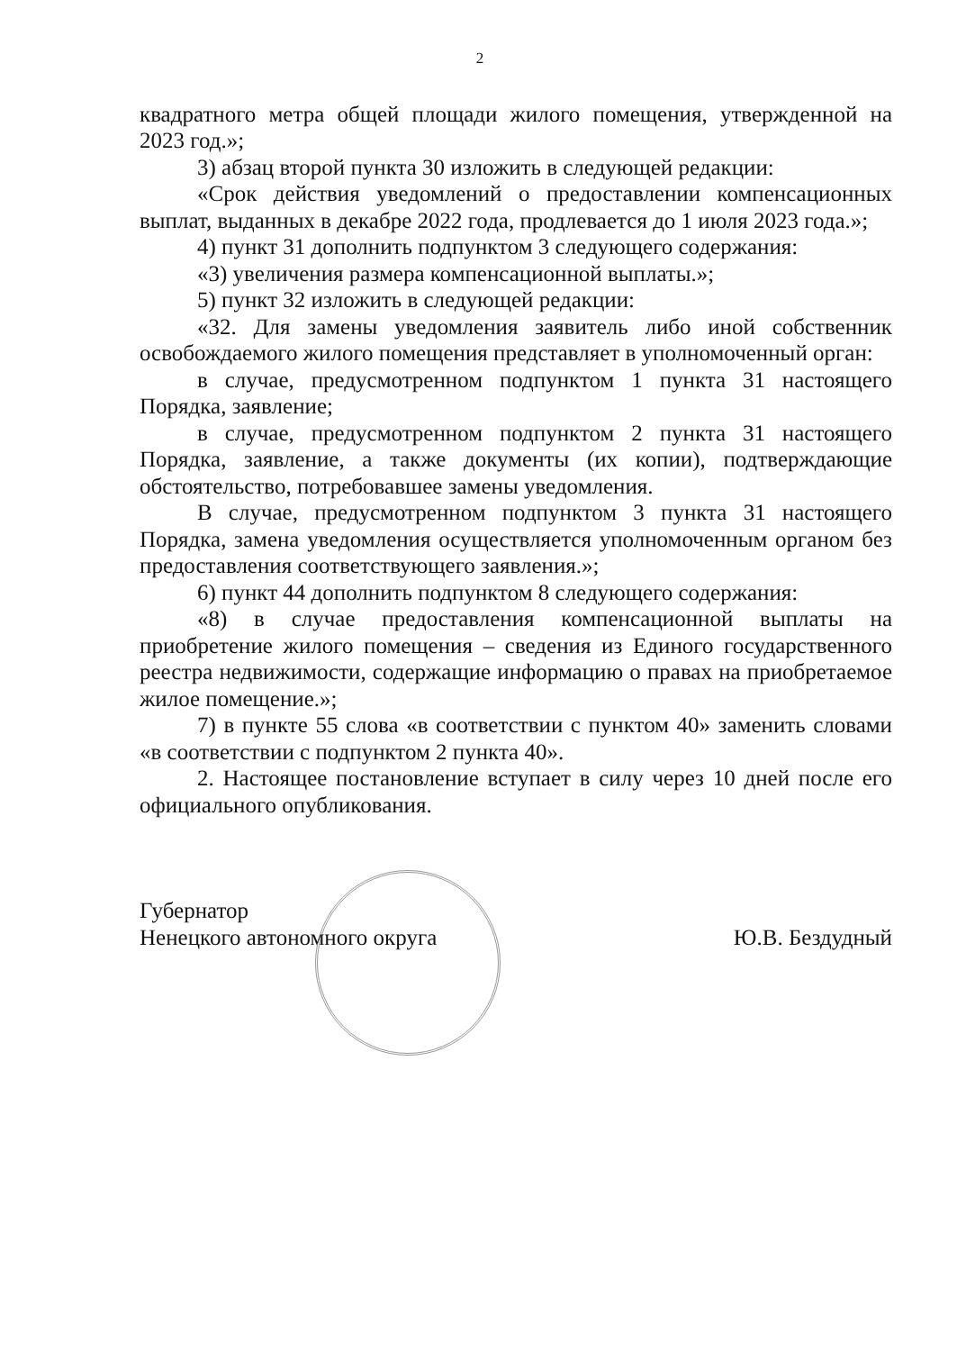2
квадратного метра общей площади жилого помещения, утвержденной на 2023 год.»;
3) абзац второй пункта 30 изложить в следующей редакции:
«Срок действия уведомлений о предоставлении компенсационных выплат, выданных в декабре 2022 года, продлевается до 1 июля 2023 года.»;
4) пункт 31 дополнить подпунктом 3 следующего содержания:
«3) увеличения размера компенсационной выплаты.»;
5) пункт 32 изложить в следующей редакции:
«32. Для замены уведомления заявитель либо иной собственник освобождаемого жилого помещения представляет в уполномоченный орган:
в случае, предусмотренном подпунктом 1 пункта 31 настоящего Порядка, заявление;
в случае, предусмотренном подпунктом 2 пункта 31 настоящего Порядка, заявление, а также документы (их копии), подтверждающие обстоятельство, потребовавшее замены уведомления.
В случае, предусмотренном подпунктом 3 пункта 31 настоящего Порядка, замена уведомления осуществляется уполномоченным органом без предоставления соответствующего заявления.»;
6) пункт 44 дополнить подпунктом 8 следующего содержания:
«8) в случае предоставления компенсационной выплаты на приобретение жилого помещения – сведения из Единого государственного реестра недвижимости, содержащие информацию о правах на приобретаемое жилое помещение.»;
7) в пункте 55 слова «в соответствии с пунктом 40» заменить словами «в соответствии с подпунктом 2 пункта 40».
2. Настоящее постановление вступает в силу через 10 дней после его официального опубликования.
Губернатор
Ненецкого автономного округа
Ю.В. Бездудный